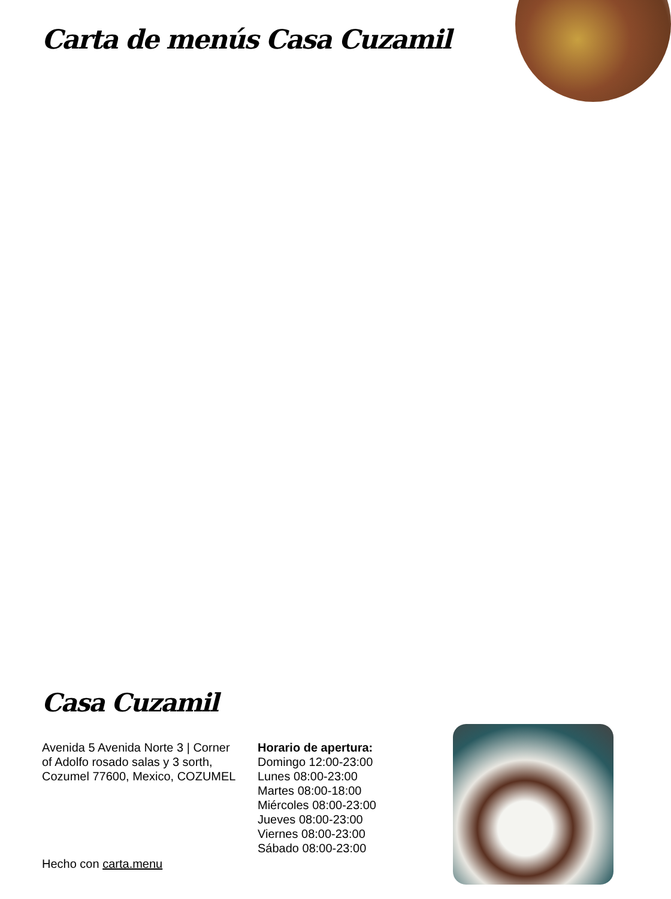Carta de menús Casa Cuzamil
Casa Cuzamil
Avenida 5 Avenida Norte 3 | Corner of Adolfo rosado salas y 3 sorth, Cozumel 77600, Mexico, COZUMEL
Horario de apertura:
Domingo 12:00-23:00
Lunes 08:00-23:00
Martes 08:00-18:00
Miércoles 08:00-23:00
Jueves 08:00-23:00
Viernes 08:00-23:00
Sábado 08:00-23:00
Hecho con carta.menu